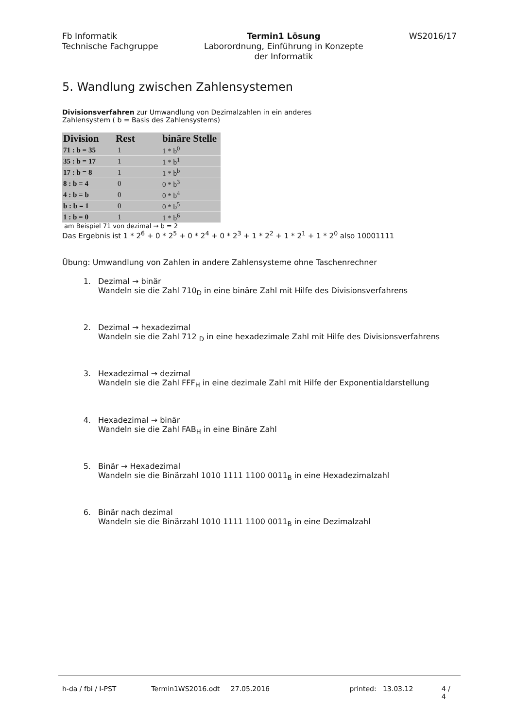Fb Informatik
Technische Fachgruppe
Termin1 Lösung
Laborordnung, Einführung in Konzepte
der Informatik
WS2016/17
5. Wandlung zwischen Zahlensystemen
Divisionsverfahren zur Umwandlung von Dezimalzahlen in ein anderes
Zahlensystem ( b = Basis des Zahlensystems)
| Division | Rest | binäre Stelle |
| --- | --- | --- |
| 71 : b = 35 | 1 | 1 * b<sup>0</sup> |
| 35 : b = 17 | 1 | 1 * b<sup>1</sup> |
| 17 : b = 8 | 1 | 1 * b<sup>b</sup> |
| 8 : b = 4 | 0 | 0 * b<sup>3</sup> |
| 4 : b = b | 0 | 0 * b<sup>4</sup> |
| b : b = 1 | 0 | 0 * b<sup>5</sup> |
| 1 : b = 0 | 1 | 1 * b<sup>6</sup> |
am Beispiel 71 von dezimal → b = 2
Das Ergebnis ist 1 * 2<sup>6</sup> + 0 * 2<sup>5</sup> + 0 * 2<sup>4</sup> + 0 * 2<sup>3</sup> + 1 * 2<sup>2</sup> + 1 * 2<sup>1</sup> + 1 * 2<sup>0</sup> also 10001111
Übung: Umwandlung von Zahlen in andere Zahlensysteme ohne Taschenrechner
1. Dezimal → binär
Wandeln sie die Zahl 710<sub>D</sub> in eine binäre Zahl mit Hilfe des Divisionsverfahrens
2. Dezimal → hexadezimal
Wandeln sie die Zahl 712 <sub>D</sub> in eine hexadezimale Zahl mit Hilfe des Divisionsverfahrens
3. Hexadezimal → dezimal
Wandeln sie die Zahl FFF<sub>H</sub> in eine dezimale Zahl mit Hilfe der Exponentialdarstellung
4. Hexadezimal → binär
Wandeln sie die Zahl FAB<sub>H</sub> in eine Binäre Zahl
5. Binär → Hexadezimal
Wandeln sie die Binärzahl 1010 1111 1100 0011<sub>B</sub> in eine Hexadezimalzahl
6. Binär nach dezimal
Wandeln sie die Binärzahl 1010 1111 1100 0011<sub>B</sub> in eine Dezimalzahl
h-da / fbi / I-PST Termin1WS2016.odt 27.05.2016 printed: 13.03.12 4 / 4